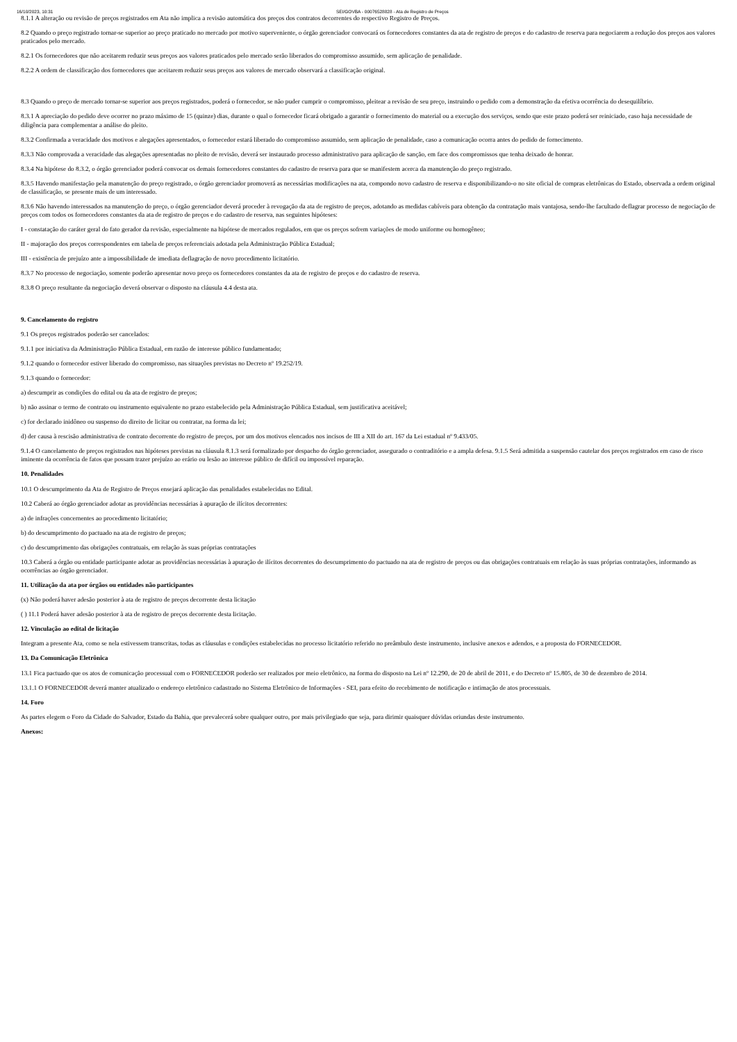16/10/2023, 10:31 SEI/GOVBA - 00076528828 - Ata de Registro de Preços
8.1.1 A alteração ou revisão de preços registrados em Ata não implica a revisão automática dos preços dos contratos decorrentes do respectivo Registro de Preços.
8.2 Quando o preço registrado tornar-se superior ao preço praticado no mercado por motivo superveniente, o órgão gerenciador convocará os fornecedores constantes da ata de registro de preços e do cadastro de reserva para negociarem a redução dos preços aos valores praticados pelo mercado.
8.2.1 Os fornecedores que não aceitarem reduzir seus preços aos valores praticados pelo mercado serão liberados do compromisso assumido, sem aplicação de penalidade.
8.2.2 A ordem de classificação dos fornecedores que aceitarem reduzir seus preços aos valores de mercado observará a classificação original.
8.3 Quando o preço de mercado tornar-se superior aos preços registrados, poderá o fornecedor, se não puder cumprir o compromisso, pleitear a revisão de seu preço, instruindo o pedido com a demonstração da efetiva ocorrência do desequilíbrio.
8.3.1 A apreciação do pedido deve ocorrer no prazo máximo de 15 (quinze) dias, durante o qual o fornecedor ficará obrigado a garantir o fornecimento do material ou a execução dos serviços, sendo que este prazo poderá ser reiniciado, caso haja necessidade de diligência para complementar a análise do pleito.
8.3.2 Confirmada a veracidade dos motivos e alegações apresentados, o fornecedor estará liberado do compromisso assumido, sem aplicação de penalidade, caso a comunicação ocorra antes do pedido de fornecimento.
8.3.3 Não comprovada a veracidade das alegações apresentadas no pleito de revisão, deverá ser instaurado processo administrativo para aplicação de sanção, em face dos compromissos que tenha deixado de honrar.
8.3.4 Na hipótese do 8.3.2, o órgão gerenciador poderá convocar os demais fornecedores constantes do cadastro de reserva para que se manifestem acerca da manutenção do preço registrado.
8.3.5 Havendo manifestação pela manutenção do preço registrado, o órgão gerenciador promoverá as necessárias modificações na ata, compondo novo cadastro de reserva e disponibilizando-o no site oficial de compras eletrônicas do Estado, observada a ordem original de classificação, se presente mais de um interessado.
8.3.6 Não havendo interessados na manutenção do preço, o órgão gerenciador deverá proceder à revogação da ata de registro de preços, adotando as medidas cabíveis para obtenção da contratação mais vantajosa, sendo-lhe facultado deflagrar processo de negociação de preços com todos os fornecedores constantes da ata de registro de preços e do cadastro de reserva, nas seguintes hipóteses:
I - constatação do caráter geral do fato gerador da revisão, especialmente na hipótese de mercados regulados, em que os preços sofrem variações de modo uniforme ou homogêneo;
II - majoração dos preços correspondentes em tabela de preços referenciais adotada pela Administração Pública Estadual;
III - existência de prejuízo ante a impossibilidade de imediata deflagração de novo procedimento licitatório.
8.3.7 No processo de negociação, somente poderão apresentar novo preço os fornecedores constantes da ata de registro de preços e do cadastro de reserva.
8.3.8 O preço resultante da negociação deverá observar o disposto na cláusula 4.4 desta ata.
9. Cancelamento do registro
9.1 Os preços registrados poderão ser cancelados:
9.1.1 por iniciativa da Administração Pública Estadual, em razão de interesse público fundamentado;
9.1.2 quando o fornecedor estiver liberado do compromisso, nas situações previstas no Decreto nº 19.252/19.
9.1.3 quando o fornecedor:
a) descumprir as condições do edital ou da ata de registro de preços;
b) não assinar o termo de contrato ou instrumento equivalente no prazo estabelecido pela Administração Pública Estadual, sem justificativa aceitável;
c) for declarado inidôneo ou suspenso do direito de licitar ou contratar, na forma da lei;
d) der causa à rescisão administrativa de contrato decorrente do registro de preços, por um dos motivos elencados nos incisos de III a XII do art. 167 da Lei estadual nº 9.433/05.
9.1.4 O cancelamento de preços registrados nas hipóteses previstas na cláusula 8.1.3 será formalizado por despacho do órgão gerenciador, assegurado o contraditório e a ampla defesa. 9.1.5 Será admitida a suspensão cautelar dos preços registrados em caso de risco iminente da ocorrência de fatos que possam trazer prejuízo ao erário ou lesão ao interesse público de difícil ou impossível reparação.
10. Penalidades
10.1 O descumprimento da Ata de Registro de Preços ensejará aplicação das penalidades estabelecidas no Edital.
10.2 Caberá ao órgão gerenciador adotar as providências necessárias à apuração de ilícitos decorrentes:
a) de infrações concernentes ao procedimento licitatório;
b) do descumprimento do pactuado na ata de registro de preços;
c) do descumprimento das obrigações contratuais, em relação às suas próprias contratações
10.3 Caberá a órgão ou entidade participante adotar as providências necessárias à apuração de ilícitos decorrentes do descumprimento do pactuado na ata de registro de preços ou das obrigações contratuais em relação às suas próprias contratações, informando as ocorrências ao órgão gerenciador.
11. Utilização da ata por órgãos ou entidades não participantes
(x) Não poderá haver adesão posterior à ata de registro de preços decorrente desta licitação
( ) 11.1 Poderá haver adesão posterior à ata de registro de preços decorrente desta licitação.
12. Vinculação ao edital de licitação
Integram a presente Ata, como se nela estivessem transcritas, todas as cláusulas e condições estabelecidas no processo licitatório referido no preâmbulo deste instrumento, inclusive anexos e adendos, e a proposta do FORNECEDOR.
13. Da Comunicação Eletrônica
13.1 Fica pactuado que os atos de comunicação processual com o FORNECEDOR poderão ser realizados por meio eletrônico, na forma do disposto na Lei nº 12.290, de 20 de abril de 2011, e do Decreto nº 15.805, de 30 de dezembro de 2014.
13.1.1 O FORNECEDOR deverá manter atualizado o endereço eletrônico cadastrado no Sistema Eletrônico de Informações - SEI, para efeito do recebimento de notificação e intimação de atos processuais.
14. Foro
As partes elegem o Foro da Cidade do Salvador, Estado da Bahia, que prevalecerá sobre qualquer outro, por mais privilegiado que seja, para dirimir quaisquer dúvidas oriundas deste instrumento.
Anexos: